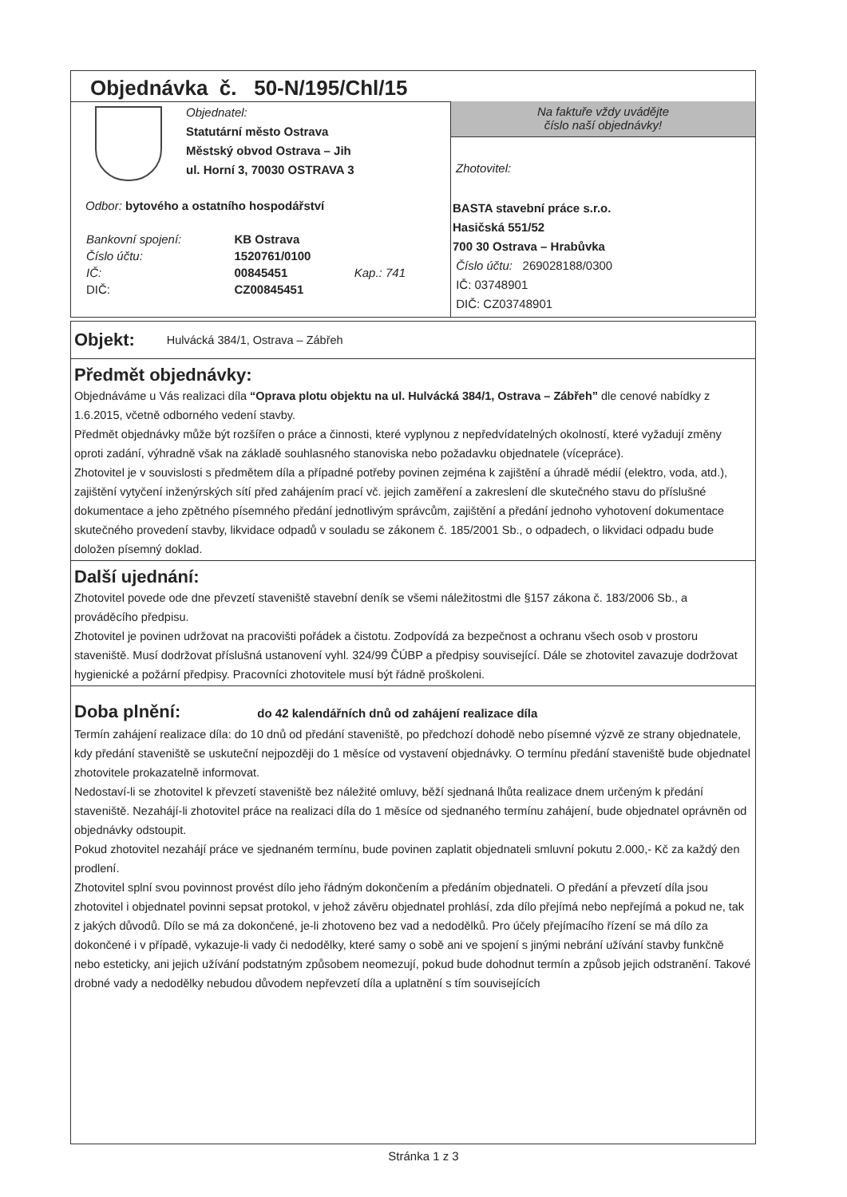Objednávka č. 50-N/195/Chl/15
Objednatel:
Statutární město Ostrava
Městský obvod Ostrava – Jih
ul. Horní 3, 70030 OSTRAVA 3
Odbor: bytového a ostatního hospodářství
| Bankovní spojení: | KB Ostrava | |
| Číslo účtu: | 1520761/0100 | |
| IČ: | 00845451 | Kap.: 741 |
| DIČ: | CZ00845451 | |
Na faktuře vždy uvádějte
číslo naší objednávky!
Zhotovitel:
BASTA stavební práce s.r.o.
Hasičská 551/52
700 30 Ostrava – Hrabůvka
Číslo účtu: 269028188/0300
IČ: 03748901
DIČ: CZ03748901
Objekt:
Hulvácká 384/1, Ostrava – Zábřeh
Předmět objednávky:
Objednáváme u Vás realizaci díla “Oprava plotu objektu na ul. Hulvácká 384/1, Ostrava – Zábřeh” dle cenové nabídky z 1.6.2015, včetně odborného vedení stavby.
Předmět objednávky může být rozšířen o práce a činnosti, které vyplynou z nepředvídatelných okolností, které vyžadují změny oproti zadání, výhradně však na základě souhlasného stanoviska nebo požadavku objednatele (vícepráce).
Zhotovitel je v souvislosti s předmětem díla a případné potřeby povinen zejména k zajištění a úhradě médií (elektro, voda, atd.), zajištění vytyčení inženýrských sítí před zahájením prací vč. jejich zaměření a zakreslení dle skutečného stavu do příslušné dokumentace a jeho zpětného písemného předání jednotlivým správcům, zajištění a předání jednoho vyhotovení dokumentace skutečného provedení stavby, likvidace odpadů v souladu se zákonem č. 185/2001 Sb., o odpadech, o likvidaci odpadu bude doložen písemný doklad.
Další ujednání:
Zhotovitel povede ode dne převzetí staveniště stavební deník se všemi náležitostmi dle §157 zákona č. 183/2006 Sb., a prováděcího předpisu.
Zhotovitel je povinen udržovat na pracovišti pořádek a čistotu. Zodpovídá za bezpečnost a ochranu všech osob v prostoru staveniště. Musí dodržovat příslušná ustanovení vyhl. 324/99 ČÚBP a předpisy související. Dále se zhotovitel zavazuje dodržovat hygienické a požární předpisy. Pracovníci zhotovitele musí být řádně proškoleni.
Doba plnění: do 42 kalendářních dnů od zahájení realizace díla
Termín zahájení realizace díla: do 10 dnů od předání staveniště, po předchozí dohodě nebo písemné výzvě ze strany objednatele, kdy předání staveniště se uskuteční nejpozději do 1 měsíce od vystavení objednávky. O termínu předání staveniště bude objednatel zhotovitele prokazatelně informovat.
Nedostaví-li se zhotovitel k převzetí staveniště bez náležité omluvy, běží sjednaná lhůta realizace dnem určeným k předání staveniště. Nezahájí-li zhotovitel práce na realizaci díla do 1 měsíce od sjednaného termínu zahájení, bude objednatel oprávněn od objednávky odstoupit.
Pokud zhotovitel nezahájí práce ve sjednaném termínu, bude povinen zaplatit objednateli smluvní pokutu 2.000,- Kč za každý den prodlení.
Zhotovitel splní svou povinnost provést dílo jeho řádným dokončením a předáním objednateli. O předání a převzetí díla jsou zhotovitel i objednatel povinni sepsat protokol, v jehož závěru objednatel prohlásí, zda dílo přejímá nebo nepřejímá a pokud ne, tak z jakých důvodů. Dílo se má za dokončené, je-li zhotoveno bez vad a nedodělků. Pro účely přejímacího řízení se má dílo za dokončené i v případě, vykazuje-li vady či nedodělky, které samy o sobě ani ve spojení s jinými nebrání užívání stavby funkčně nebo esteticky, ani jejich užívání podstatným způsobem neomezují, pokud bude dohodnut termín a způsob jejich odstranění. Takové drobné vady a nedodělky nebudou důvodem nepřevzetí díla a uplatnění s tím souvisejících
Stránka 1 z 3